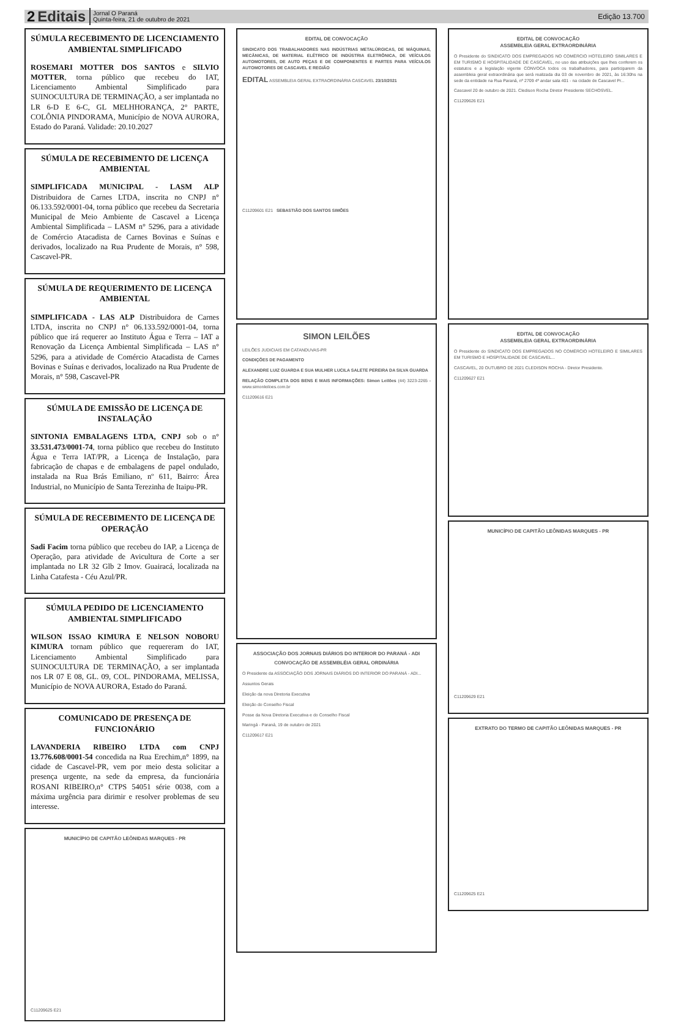2 Editais Jornal O Paraná
Quinta-feira, 21 de outubro de 2021 Edição 13.700
SÚMULA RECEBIMENTO DE LICENCIAMENTO AMBIENTAL SIMPLIFICADO
ROSEMARI MOTTER DOS SANTOS e SILVIO MOTTER, torna público que recebeu do IAT, Licenciamento Ambiental Simplificado para SUINOCULTURA DE TERMINAÇÃO, a ser implantada no LR 6-D E 6-C, GL MELHHORANÇA, 2° PARTE, COLÔNIA PINDORAMA, Município de NOVA AURORA, Estado do Paraná. Validade: 20.10.2027
SÚMULA DE RECEBIMENTO DE LICENÇA AMBIENTAL
SIMPLIFICADA MUNICIPAL - LASM ALP Distribuidora de Carnes LTDA, inscrita no CNPJ n° 06.133.592/0001-04, torna público que recebeu da Secretaria Municipal de Meio Ambiente de Cascavel a Licença Ambiental Simplificada – LASM n° 5296, para a atividade de Comércio Atacadista de Carnes Bovinas e Suínas e derivados, localizado na Rua Prudente de Morais, n° 598, Cascavel-PR.
SÚMULA DE REQUERIMENTO DE LICENÇA AMBIENTAL
SIMPLIFICADA - LAS ALP Distribuidora de Carnes LTDA, inscrita no CNPJ n° 06.133.592/0001-04, torna público que irá requerer ao Instituto Água e Terra – IAT a Renovação da Licença Ambiental Simplificada – LAS n° 5296, para a atividade de Comércio Atacadista de Carnes Bovinas e Suínas e derivados, localizado na Rua Prudente de Morais, n° 598, Cascavel-PR
SÚMULA DE EMISSÃO DE LICENÇA DE INSTALAÇÃO
SINTONIA EMBALAGENS LTDA, CNPJ sob o n° 33.531.473/0001-74, torna público que recebeu do Instituto Água e Terra IAT/PR, a Licença de Instalação, para fabricação de chapas e de embalagens de papel ondulado, instalada na Rua Brás Emiliano, nº 611, Bairro: Área Industrial, no Município de Santa Terezinha de Itaipu-PR.
SÚMULA DE RECEBIMENTO DE LICENÇA DE OPERAÇÃO
Sadi Facim torna público que recebeu do IAP, a Licença de Operação, para atividade de Avicultura de Corte a ser implantada no LR 32 Glb 2 Imov. Guairacá, localizada na Linha Catafesta - Céu Azul/PR.
SÚMULA PEDIDO DE LICENCIAMENTO AMBIENTAL SIMPLIFICADO
WILSON ISSAO KIMURA E NELSON NOBORU KIMURA tornam público que requereram do IAT, Licenciamento Ambiental Simplificado para SUINOCULTURA DE TERMINAÇÃO, a ser implantada nos LR 07 E 08, GL. 09, COL. PINDORAMA, MELISSA, Município de NOVA AURORA, Estado do Paraná.
COMUNICADO DE PRESENÇA DE FUNCIONÁRIO
LAVANDERIA RIBEIRO LTDA com CNPJ 13.776.608/0001-54 concedida na Rua Erechim,n° 1899, na cidade de Cascavel-PR, vem por meio desta solicitar a presença urgente, na sede da empresa, da funcionária ROSANI RIBEIRO,n° CTPS 54051 série 0038, com a máxima urgência para dirimir e resolver problemas de seu interesse.
MUNICÍPIO DE CAPITÃO LEÔNIDAS MARQUES - PR
C11209625 E21
EDITAL DE CONVOCAÇÃO
SINDICATO DOS TRABALHADORES NAS INDÚSTRIAS METALÚRGICAS, DE MÁQUINAS, MECÂNICAS, DE MATERIAL ELÉTRICO DE INDÚSTRIA ELETRÔNICA, DE VEÍCULOS AUTOMOTORES, DE AUTO PEÇAS E DE COMPONENTES E PARTES PARA VEÍCULOS AUTOMOTORES DE CASCAVEL E REGIÃO
EDITAL ASSEMBLEIA GERAL EXTRAORDINÁRIA CASCAVEL 23/10/2021
C11209601 E21 SEBASTIÃO DOS SANTOS SIMÕES
SIMON LEILÕES
LEILÕES JUDICIAIS EM CATANDUVAS-PR
CONDIÇÕES DE PAGAMENTO
ALEXANDRE LUIZ GUARDA E SUA MULHER LUCILA SALETE PEREIRA DA SILVA GUARDA
RELAÇÃO COMPLETA DOS BENS E MAIS INFORMAÇÕES: Simon Leilões (44) 3223-2265 - www.simonleiloes.com.br
C11209616 E21
ASSOCIAÇÃO DOS JORNAIS DIÁRIOS DO INTERIOR DO PARANÁ - ADI
CONVOCAÇÃO DE ASSEMBLÉIA GERAL ORDINÁRIA
O Presidente da ASSOCIAÇÃO DOS JORNAIS DIÁRIOS DO INTERIOR DO PARANÁ - ADI...
Assuntos Gerais
Eleição da nova Diretoria Executiva
Eleição do Conselho Fiscal
Posse da Nova Diretoria Executiva e do Conselho Fiscal
Maringá - Paraná, 19 de outubro de 2021
C11209617 E21
EDITAL DE CONVOCAÇÃO
ASSEMBLEIA GERAL EXTRAORDINÁRIA
O Presidente do SINDICATO DOS EMPREGADOS NO COMÉRCIO HOTELEIRO SIMILARES E EM TURISMO E HOSPITALIDADE DE CASCAVEL, no uso das atribuições que lhes conferem os estatutos e a legislação vigente CONVOCA todos os trabalhadores, para participarem da assembleia geral extraordinária que será realizada dia 03 de novembro de 2021, às 16:30hs na sede da entidade na Rua Paraná, nº 2709 4º andar sala 401 - na cidade de Cascavel Pr...
Cascavel 20 de outubro de 2021. Cledison Rocha Diretor Presidente SECHOSVEL.
C11209626 E21
EDITAL DE CONVOCAÇÃO
ASSEMBLEIA GERAL EXTRAORDINÁRIA
O Presidente do SINDICATO DOS EMPREGADOS NO COMÉRCIO HOTELEIRO E SIMILARES EM TURISMO E HOSPITALIDADE DE CASCAVEL...
CASCAVEL, 20 OUTUBRO DE 2021 CLEDISON ROCHA - Diretor Presidente.
C11209627 E21
MUNICÍPIO DE CAPITÃO LEÔNIDAS MARQUES - PR
C11209629 E21
EXTRATO DO TERMO DE CAPITÃO LEÔNIDAS MARQUES - PR
C11209625 E21